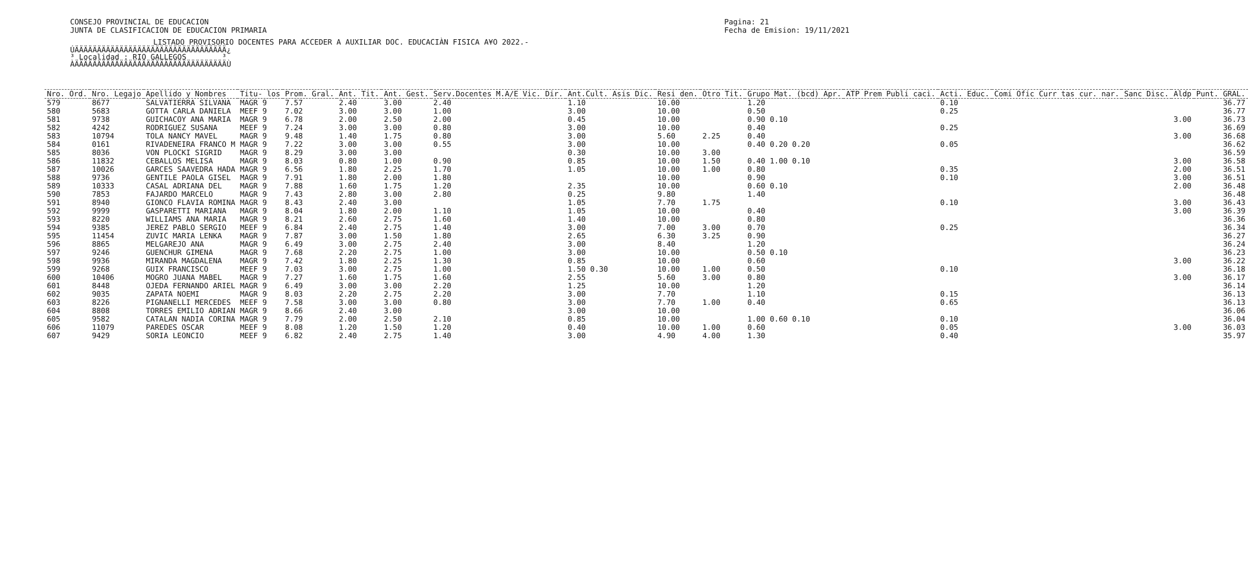CONSEJO PROVINCIAL DE EDUCACION
JUNTA DE CLASIFICACION DE EDUCACION PRIMARIA
Pagina: 21
Fecha de Emision: 19/11/2021
LISTADO PROVISORIO DOCENTES PARA ACCEDER A AUXILIAR DOC. EDUCACIÀN FISICA A¥O 2022.-
ÚÄÄÄÄÄÄÄÄÄÄÄÄÄÄÄÄÄÄÄÄÄÄÄÄÄÄÄÄÄÄÄÄÄÄ¿ ³ Localidad : RIO GALLEGOS ³ ÀÄÄÄÄÄÄÄÄÄÄÄÄÄÄÄÄÄÄÄÄÄÄÄÄÄÄÄÄÄÄÄÄÄÄÙ
| Nro. Ord. | Nro. Legajo | Apellido y Nombres | Titu- los | Prom. Gral. | Ant. Tit. | Ant. Gest. | Serv.Docentes M.A/E Vic. Dir. | Ant.Cult. Asis Dic. | Resi den. | Otro Tit. | Grupo Mat. (bcd) Apr. | ATP Prem Publi caci. | Acti. Educ. | Comi Ofic Curr tas cur. nar. | Sanc Disc. | Aldp | Punt. GRAL. |
| --- | --- | --- | --- | --- | --- | --- | --- | --- | --- | --- | --- | --- | --- | --- | --- | --- | --- |
| 579 | 8677 | SALVATIERRA SILVANA | MAGR 9 | 7.57 | 2.40 | 3.00 | 2.40 | 1.10 | 10.00 | | 1.20 | | 0.10 | | | | 36.77 |
| 580 | 5683 | GOTTA CARLA DANIELA | MEEF 9 | 7.02 | 3.00 | 3.00 | 1.00 | 3.00 | 10.00 | | 0.50 | | 0.25 | | | | 36.77 |
| 581 | 9738 | GUICHACOY ANA MARIA | MAGR 9 | 6.78 | 2.00 | 2.50 | 2.00 | 0.45 | 10.00 | | 0.90 0.10 | | | | | 3.00 | 36.73 |
| 582 | 4242 | RODRIGUEZ SUSANA | MEEF 9 | 7.24 | 3.00 | 3.00 | 0.80 | 3.00 | 10.00 | | 0.40 | | 0.25 | | | | 36.69 |
| 583 | 10794 | TOLA NANCY MAVEL | MAGR 9 | 9.48 | 1.40 | 1.75 | 0.80 | 3.00 | 5.60 | 2.25 | 0.40 | | | | | 3.00 | 36.68 |
| 584 | 0161 | RIVADENEIRA FRANCO M | MAGR 9 | 7.22 | 3.00 | 3.00 | 0.55 | 3.00 | 10.00 | | 0.40 0.20 0.20 | | 0.05 | | | | 36.62 |
| 585 | 8036 | VON PLOCKI SIGRID | MAGR 9 | 8.29 | 3.00 | 3.00 | | 0.30 | 10.00 | 3.00 | | | | | | | 36.59 |
| 586 | 11832 | CEBALLOS MELISA | MAGR 9 | 8.03 | 0.80 | 1.00 | 0.90 | 0.85 | 10.00 | 1.50 | 0.40 1.00 0.10 | | | | | 3.00 | 36.58 |
| 587 | 10026 | GARCES SAAVEDRA HADA | MAGR 9 | 6.56 | 1.80 | 2.25 | 1.70 | 1.05 | 10.00 | 1.00 | 0.80 | | 0.35 | | | 2.00 | 36.51 |
| 588 | 9736 | GENTILE PAOLA GISEL | MAGR 9 | 7.91 | 1.80 | 2.00 | 1.80 | | 10.00 | | 0.90 | | 0.10 | | | 3.00 | 36.51 |
| 589 | 10333 | CASAL ADRIANA DEL | MAGR 9 | 7.88 | 1.60 | 1.75 | 1.20 | 2.35 | 10.00 | | 0.60 0.10 | | | | | 2.00 | 36.48 |
| 590 | 7853 | FAJARDO MARCELO | MAGR 9 | 7.43 | 2.80 | 3.00 | 2.80 | 0.25 | 9.80 | | 1.40 | | | | | | 36.48 |
| 591 | 8940 | GIONCO FLAVIA ROMINA | MAGR 9 | 8.43 | 2.40 | 3.00 | | 1.05 | 7.70 | 1.75 | | | 0.10 | | | 3.00 | 36.43 |
| 592 | 9999 | GASPARETTI MARIANA | MAGR 9 | 8.04 | 1.80 | 2.00 | 1.10 | 1.05 | 10.00 | | 0.40 | | | | | 3.00 | 36.39 |
| 593 | 8220 | WILLIAMS ANA MARIA | MAGR 9 | 8.21 | 2.60 | 2.75 | 1.60 | 1.40 | 10.00 | | 0.80 | | | | | | 36.36 |
| 594 | 9385 | JEREZ PABLO SERGIO | MEEF 9 | 6.84 | 2.40 | 2.75 | 1.40 | 3.00 | 7.00 | 3.00 | 0.70 | | 0.25 | | | | 36.34 |
| 595 | 11454 | ZUVIC MARIA LENKA | MAGR 9 | 7.87 | 3.00 | 1.50 | 1.80 | 2.65 | 6.30 | 3.25 | 0.90 | | | | | | 36.27 |
| 596 | 8865 | MELGAREJO ANA | MAGR 9 | 6.49 | 3.00 | 2.75 | 2.40 | 3.00 | 8.40 | | 1.20 | | | | | | 36.24 |
| 597 | 9246 | GUENCHUR GIMENA | MAGR 9 | 7.68 | 2.20 | 2.75 | 1.00 | 3.00 | 10.00 | | 0.50 0.10 | | | | | | 36.23 |
| 598 | 9936 | MIRANDA MAGDALENA | MAGR 9 | 7.42 | 1.80 | 2.25 | 1.30 | 0.85 | 10.00 | | 0.60 | | | | | 3.00 | 36.22 |
| 599 | 9268 | GUIX FRANCISCO | MEEF 9 | 7.03 | 3.00 | 2.75 | 1.00 | 1.50 0.30 | 10.00 | 1.00 | 0.50 | | 0.10 | | | | 36.18 |
| 600 | 10406 | MOGRO JUANA MABEL | MAGR 9 | 7.27 | 1.60 | 1.75 | 1.60 | 2.55 | 5.60 | 3.00 | 0.80 | | | | | 3.00 | 36.17 |
| 601 | 8448 | OJEDA FERNANDO ARIEL | MAGR 9 | 6.49 | 3.00 | 3.00 | 2.20 | 1.25 | 10.00 | | 1.20 | | | | | | 36.14 |
| 602 | 9035 | ZAPATA NOEMI | MAGR 9 | 8.03 | 2.20 | 2.75 | 2.20 | 3.00 | 7.70 | | 1.10 | | 0.15 | | | | 36.13 |
| 603 | 8226 | PIGNANELLI MERCEDES | MEEF 9 | 7.58 | 3.00 | 3.00 | 0.80 | 3.00 | 7.70 | 1.00 | 0.40 | | 0.65 | | | | 36.13 |
| 604 | 8808 | TORRES EMILIO ADRIAN | MAGR 9 | 8.66 | 2.40 | 3.00 | | 3.00 | 10.00 | | | | | | | | 36.06 |
| 605 | 9582 | CATALAN NADIA CORINA | MAGR 9 | 7.79 | 2.00 | 2.50 | 2.10 | 0.85 | 10.00 | | 1.00 0.60 0.10 | | 0.10 | | | | 36.04 |
| 606 | 11079 | PAREDES OSCAR | MEEF 9 | 8.08 | 1.20 | 1.50 | 1.20 | 0.40 | 10.00 | 1.00 | 0.60 | | 0.05 | | | 3.00 | 36.03 |
| 607 | 9429 | SORIA LEONCIO | MEEF 9 | 6.82 | 2.40 | 2.75 | 1.40 | 3.00 | 4.90 | 4.00 | 1.30 | | 0.40 | | | | 35.97 |